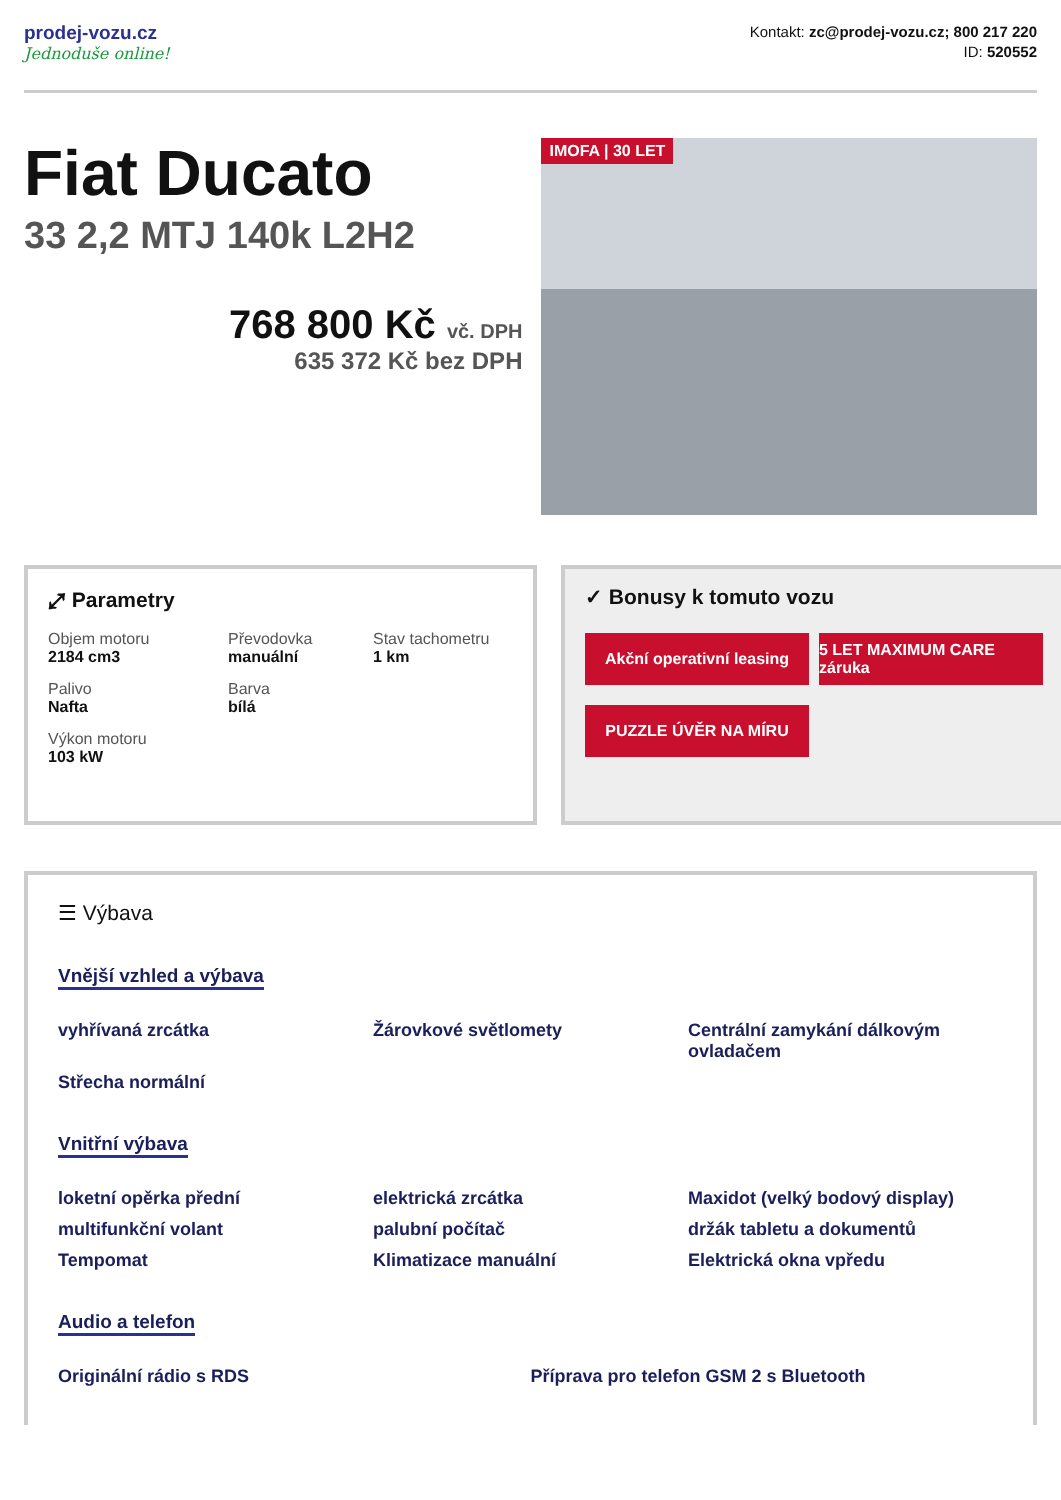prodej-vozu.cz
Jednoduše online!
Kontakt: zc@prodej-vozu.cz; 800 217 220
ID: 520552
Fiat Ducato
33 2,2 MTJ 140k L2H2
768 800 Kč vč. DPH
635 372 Kč bez DPH
IMOFA | 30 LET
⤢ Parametry
Objem motoru
2184 cm3
Převodovka
manuální
Stav tachometru
1 km
Palivo
Nafta
Barva
bílá
Výkon motoru
103 kW
✓ Bonusy k tomuto vozu
Akční operativní leasing
5 LET MAXIMUM CARE záruka
PUZZLE ÚVĚR NA MÍRU
☰ Výbava
Vnější vzhled a výbava
vyhřívaná zrcátka
Žárovkové světlomety
Centrální zamykání dálkovým ovladačem
Střecha normální
Vnitřní výbava
loketní opěrka přední
elektrická zrcátka
Maxidot (velký bodový display)
multifunkční volant
palubní počítač
držák tabletu a dokumentů
Tempomat
Klimatizace manuální
Elektrická okna vpředu
Audio a telefon
Originální rádio s RDS
Příprava pro telefon GSM 2 s Bluetooth